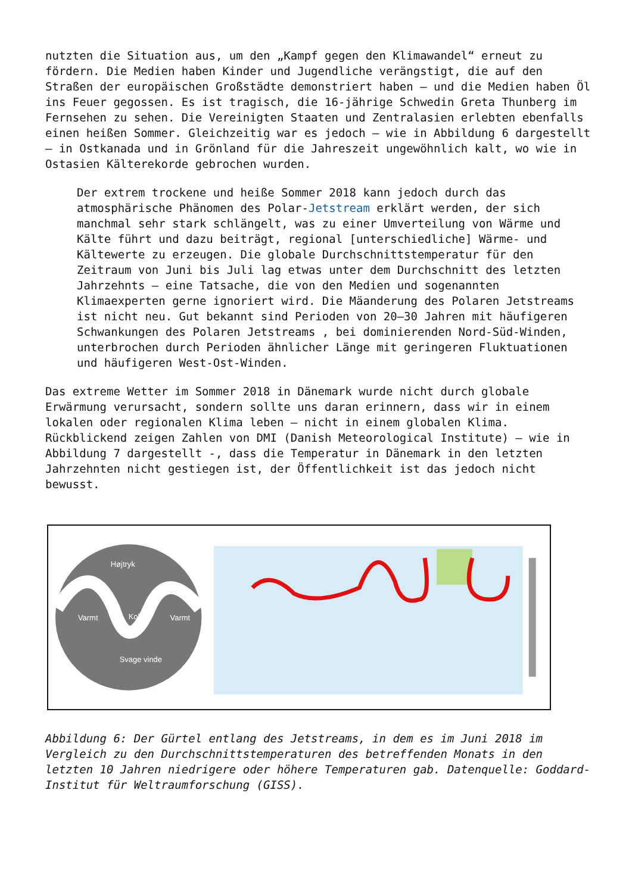nutzten die Situation aus, um den „Kampf gegen den Klimawandel“ erneut zu fördern. Die Medien haben Kinder und Jugendliche verängstigt, die auf den Straßen der europäischen Großstädte demonstriert haben – und die Medien haben Öl ins Feuer gegossen. Es ist tragisch, die 16-jährige Schwedin Greta Thunberg im Fernsehen zu sehen. Die Vereinigten Staaten und Zentralasien erlebten ebenfalls einen heißen Sommer. Gleichzeitig war es jedoch – wie in Abbildung 6 dargestellt – in Ostkanada und in Grönland für die Jahreszeit ungewöhnlich kalt, wo wie in Ostasien Kälterekorde gebrochen wurden.
Der extrem trockene und heiße Sommer 2018 kann jedoch durch das atmosphärische Phänomen des Polar-Jetstream erklärt werden, der sich manchmal sehr stark schlängelt, was zu einer Umverteilung von Wärme und Kälte führt und dazu beiträgt, regional [unterschiedliche] Wärme- und Kältewerte zu erzeugen. Die globale Durchschnittstemperatur für den Zeitraum von Juni bis Juli lag etwas unter dem Durchschnitt des letzten Jahrzehnts – eine Tatsache, die von den Medien und sogenannten Klimaexperten gerne ignoriert wird. Die Mäanderung des Polaren Jetstreams ist nicht neu. Gut bekannt sind Perioden von 20–30 Jahren mit häufigeren Schwankungen des Polaren Jetstreams , bei dominierenden Nord-Süd-Winden, unterbrochen durch Perioden ähnlicher Länge mit geringeren Fluktuationen und häufigeren West-Ost-Winden.
Das extreme Wetter im Sommer 2018 in Dänemark wurde nicht durch globale Erwärmung verursacht, sondern sollte uns daran erinnern, dass wir in einem lokalen oder regionalen Klima leben – nicht in einem globalen Klima. Rückblickend zeigen Zahlen von DMI (Danish Meteorological Institute) – wie in Abbildung 7 dargestellt -, dass die Temperatur in Dänemark in den letzten Jahrzehnten nicht gestiegen ist, der Öffentlichkeit ist das jedoch nicht bewusst.
Højtryk
Varmt
Koldt
Varmt
Svage vinde
Abbildung 6: Der Gürtel entlang des Jetstreams, in dem es im Juni 2018 im Vergleich zu den Durchschnittstemperaturen des betreffenden Monats in den letzten 10 Jahren niedrigere oder höhere Temperaturen gab. Datenquelle: Goddard-Institut für Weltraumforschung (GISS).